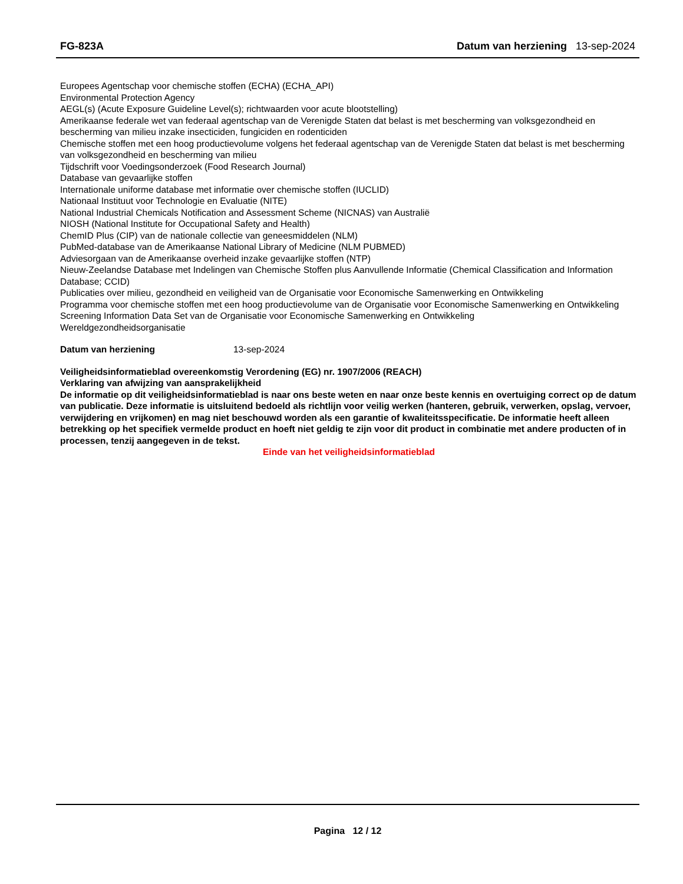FG-823A Datum van herziening 13-sep-2024
Europees Agentschap voor chemische stoffen (ECHA) (ECHA_API)
Environmental Protection Agency
AEGL(s) (Acute Exposure Guideline Level(s); richtwaarden voor acute blootstelling)
Amerikaanse federale wet van federaal agentschap van de Verenigde Staten dat belast is met bescherming van volksgezondheid en bescherming van milieu inzake insecticiden, fungiciden en rodenticiden
Chemische stoffen met een hoog productievolume volgens het federaal agentschap van de Verenigde Staten dat belast is met bescherming van volksgezondheid en bescherming van milieu
Tijdschrift voor Voedingsonderzoek (Food Research Journal)
Database van gevaarlijke stoffen
Internationale uniforme database met informatie over chemische stoffen (IUCLID)
Nationaal Instituut voor Technologie en Evaluatie (NITE)
National Industrial Chemicals Notification and Assessment Scheme (NICNAS) van Australië
NIOSH (National Institute for Occupational Safety and Health)
ChemID Plus (CIP) van de nationale collectie van geneesmiddelen (NLM)
PubMed-database van de Amerikaanse National Library of Medicine (NLM PUBMED)
Adviesorgaan van de Amerikaanse overheid inzake gevaarlijke stoffen (NTP)
Nieuw-Zeelandse Database met Indelingen van Chemische Stoffen plus Aanvullende Informatie (Chemical Classification and Information Database; CCID)
Publicaties over milieu, gezondheid en veiligheid van de Organisatie voor Economische Samenwerking en Ontwikkeling
Programma voor chemische stoffen met een hoog productievolume van de Organisatie voor Economische Samenwerking en Ontwikkeling
Screening Information Data Set van de Organisatie voor Economische Samenwerking en Ontwikkeling
Wereldgezondheidsorganisatie
Datum van herziening 13-sep-2024
Veiligheidsinformatieblad overeenkomstig Verordening (EG) nr. 1907/2006 (REACH)
Verklaring van afwijzing van aansprakelijkheid
De informatie op dit veiligheidsinformatieblad is naar ons beste weten en naar onze beste kennis en overtuiging correct op de datum van publicatie. Deze informatie is uitsluitend bedoeld als richtlijn voor veilig werken (hanteren, gebruik, verwerken, opslag, vervoer, verwijdering en vrijkomen) en mag niet beschouwd worden als een garantie of kwaliteitsspecificatie. De informatie heeft alleen betrekking op het specifiek vermelde product en hoeft niet geldig te zijn voor dit product in combinatie met andere producten of in processen, tenzij aangegeven in de tekst.
Einde van het veiligheidsinformatieblad
Pagina 12 / 12